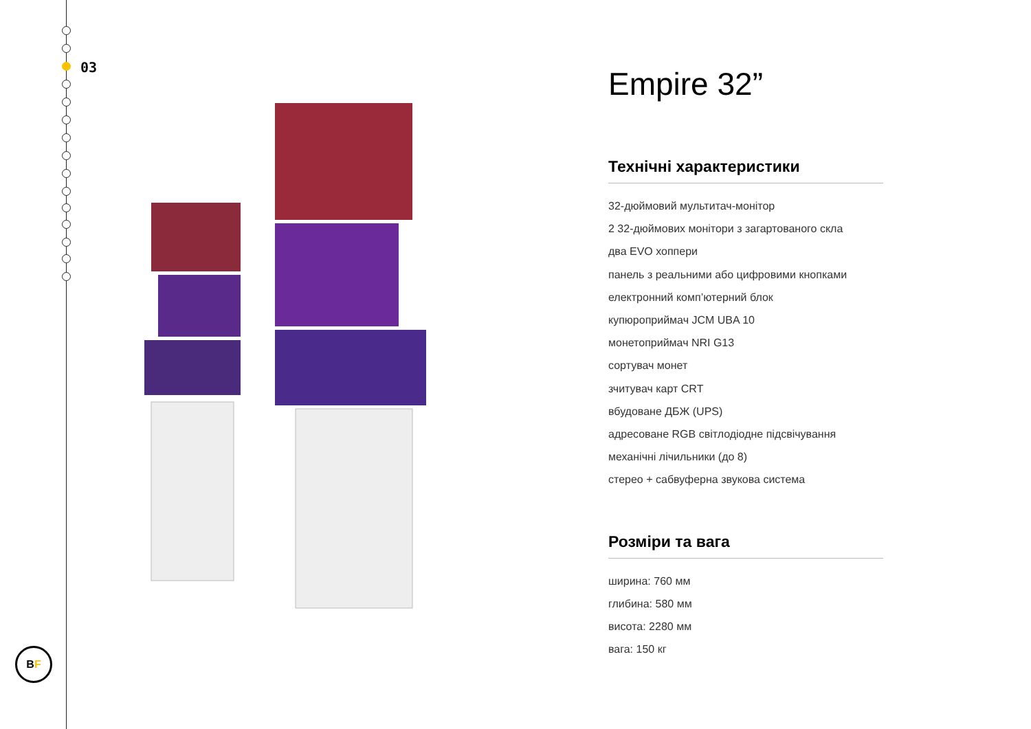03
B F
Empire 32”
Технічні характеристики
32-дюймовий мультитач-монітор
2 32-дюймових монітори з загартованого скла
два EVO хоппери
панель з реальними або цифровими кнопками
електронний комп’ютерний блок
купюроприймач JCM UBA 10
монетоприймач NRI G13
сортувач монет
зчитувач карт CRT
вбудоване ДБЖ (UPS)
адресоване RGB світлодіодне підсвічування
механічні лічильники (до 8)
стерео + сабвуферна звукова система
Розміри та вага
ширина: 760 мм
глибина: 580 мм
висота: 2280 мм
вага: 150 кг